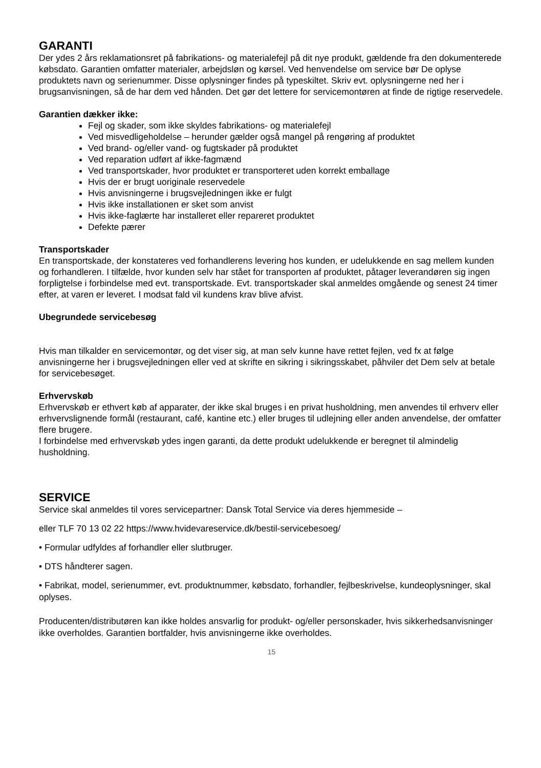GARANTI
Der ydes 2 års reklamationsret på fabrikations- og materialefejl på dit nye produkt, gældende fra den dokumenterede købsdato. Garantien omfatter materialer, arbejdsløn og kørsel. Ved henvendelse om service bør De oplyse produktets navn og serienummer. Disse oplysninger findes på typeskiltet. Skriv evt. oplysningerne ned her i brugsanvisningen, så de har dem ved hånden. Det gør det lettere for servicemontøren at finde de rigtige reservedele.
Garantien dækker ikke:
Fejl og skader, som ikke skyldes fabrikations- og materialefejl
Ved misvedligeholdelse – herunder gælder også mangel på rengøring af produktet
Ved brand- og/eller vand- og fugtskader på produktet
Ved reparation udført af ikke-fagmænd
Ved transportskader, hvor produktet er transporteret uden korrekt emballage
Hvis der er brugt uoriginale reservedele
Hvis anvisningerne i brugsvejledningen ikke er fulgt
Hvis ikke installationen er sket som anvist
Hvis ikke-faglærte har installeret eller repareret produktet
Defekte pærer
Transportskader
En transportskade, der konstateres ved forhandlerens levering hos kunden, er udelukkende en sag mellem kunden og forhandleren. I tilfælde, hvor kunden selv har stået for transporten af produktet, påtager leverandøren sig ingen forpligtelse i forbindelse med evt. transportskade. Evt. transportskader skal anmeldes omgående og senest 24 timer efter, at varen er leveret. I modsat fald vil kundens krav blive afvist.
Ubegrundede servicebesøg
Hvis man tilkalder en servicemontør, og det viser sig, at man selv kunne have rettet fejlen, ved fx at følge anvisningerne her i brugsvejledningen eller ved at skrifte en sikring i sikringsskabet, påhviler det Dem selv at betale for servicebesøget.
Erhvervskøb
Erhvervskøb er ethvert køb af apparater, der ikke skal bruges i en privat husholdning, men anvendes til erhverv eller erhvervslignende formål (restaurant, café, kantine etc.) eller bruges til udlejning eller anden anvendelse, der omfatter flere brugere.
I forbindelse med erhvervskøb ydes ingen garanti, da dette produkt udelukkende er beregnet til almindelig husholdning.
SERVICE
Service skal anmeldes til vores servicepartner: Dansk Total Service via deres hjemmeside –
eller TLF 70 13 02 22 https://www.hvidevareservice.dk/bestil-servicebesoeg/
• Formular udfyldes af forhandler eller slutbruger.
• DTS håndterer sagen.
• Fabrikat, model, serienummer, evt. produktnummer, købsdato, forhandler, fejlbeskrivelse, kundeoplysninger, skal oplyses.
Producenten/distributøren kan ikke holdes ansvarlig for produkt- og/eller personskader, hvis sikkerhedsanvisninger ikke overholdes. Garantien bortfalder, hvis anvisningerne ikke overholdes.
15